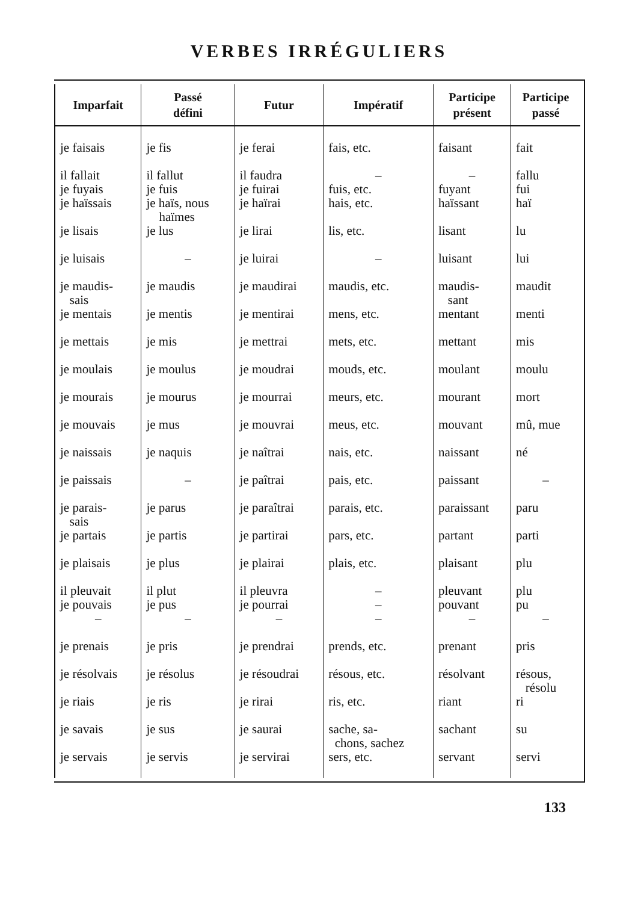VERBES IRRÉGULIERS
| Imparfait | Passé défini | Futur | Impératif | Participe présent | Participe passé |
| --- | --- | --- | --- | --- | --- |
| je faisais | je fis | je ferai | fais, etc. | faisant | fait |
| il fallait je fuyais | il fallut je fuis | il faudra je fuirai | – fuis, etc. | – fuyant | fallu fui |
| je haïssais | je haïs, nous haïmes | je haïrai | hais, etc. | haïssant | haï |
| je lisais | je lus | je lirai | lis, etc. | lisant | lu |
| je luisais | – | je luirai | – | luisant | lui |
| je maudis- sais | je maudis | je maudirai | maudis, etc. | maudis- sant | maudit |
| je mentais | je mentis | je mentirai | mens, etc. | mentant | menti |
| je mettais | je mis | je mettrai | mets, etc. | mettant | mis |
| je moulais | je moulus | je moudrai | mouds, etc. | moulant | moulu |
| je mourais | je mourus | je mourrai | meurs, etc. | mourant | mort |
| je mouvais | je mus | je mouvrai | meus, etc. | mouvant | mû, mue |
| je naissais | je naquis | je naîtrai | nais, etc. | naissant | né |
| je paissais | – | je paîtrai | pais, etc. | paissant | – |
| je parais- sais | je parus | je paraîtrai | parais, etc. | paraissant | paru |
| je partais | je partis | je partirai | pars, etc. | partant | parti |
| je plaisais | je plus | je plairai | plais, etc. | plaisant | plu |
| il pleuvait je pouvais | il plut je pus | il pleuvra je pourrai | – – | pleuvant pouvant | plu pu |
| – | – | – | – | – | – |
| je prenais | je pris | je prendrai | prends, etc. | prenant | pris |
| je résolvais | je résolus | je résoudrai | résous, etc. | résolvant | résous, résolu |
| je riais | je ris | je rirai | ris, etc. | riant | ri |
| je savais | je sus | je saurai | sache, sa- chons, sachez | sachant | su |
| je servais | je servis | je servirai | sers, etc. | servant | servi |
133